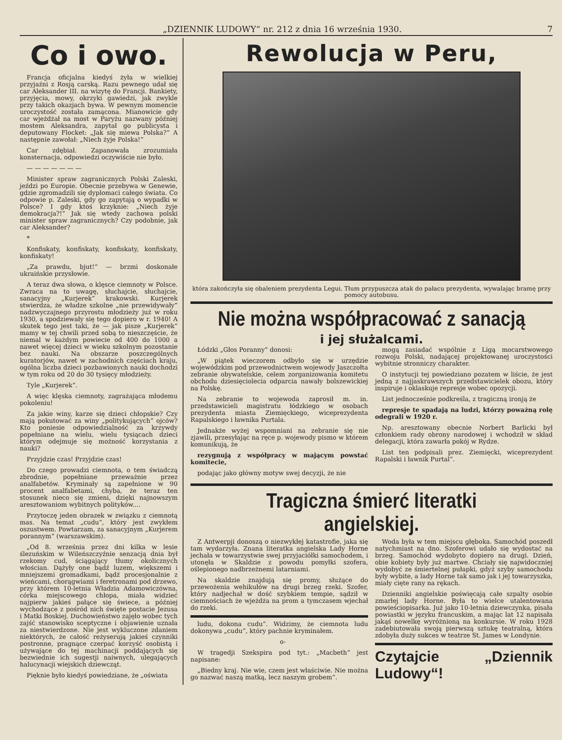„DZIENNIK LUDOWY“ nr. 212 z dnia 16 września 1930. 7
Co i owo.
Francja oficjalna kiedyś żyła w wielkiej przyjaźni z Rosją carską. Razu pewnego udał się car Aleksander III. na wizytę do Francji. Bankiety, przyjęcia, mowy, okrzyki gawiedzi, jak zwykle przy takich okazjach bywa. W pewnym momencie uroczystość została zamącona. Mianowicie gdy car wjeżdżał na most w Paryżu nazwany później mostem Aleksandra, zapytał go publicysta i deputowany Flocket: „Jak się miewa Polska?“ A następnie zawołał: „Niech żyje Polska!“
Car zdębiał. Zapanowała zrozumiała konsternacja, odpowiedzi oczywiście nie było.
— — — — — — —
Minister spraw zagranicznych Polski Zaleski, jeździ po Europie. Obecnie przebywa w Genewie, gdzie zgromadzili się dyplomaci całego świata. Co odpowie p. Zaleski, gdy go zapytają o wypadki w Polsce? I gdy ktoś krzyknie: „Niech żyje demokracja?!“ Jak się wtedy zachowa polski minister spraw zagranicznych? Czy podobnie, jak car Aleksander?
*
Konfiskaty, konfiskaty, konfiskaty, konfiskaty, konfiskaty!
„Za prawdu, bjut!“ — brzmi doskonałe ukraińskie przysłowie.
A teraz dwa słowa, o klęsce ciemnoty w Polsce. Zwraca na to uwagę, słuchajcie, słuchajcie, sanacyjny „Kurjerek“ krakowski. Kurjerek stwierdza, że władze szkolne „nie przewidywały“ nadzwyczajnego przyrostu młodzieży już w roku 1930, a spodziewały się tego dopiero w r. 1940! A skutek tego jest taki, że — jak pisze „Kurjerek“ mamy w tej chwili przed sobą to nieszczęście, że niemal w każdym powiecie od 400 do 1000 a nawet więcej dzieci w wieku szkolnym pozostanie bez nauki. Na obszarze poszczególnych kuratorjów, nawet w zachodnich częściach kraju, ogólna liczba dzieci pozbawionych nauki dochodzi w tym roku od 20 do 30 tysięcy młodzieży.
Tyle „Kurjerek“.
A więc klęska ciemnoty, zagrażająca młodemu pokoleniu!
Za jakie winy, karze się dzieci chłopskie? Czy mają pokutować za winy „polityku­jących“ ojców? Kto poniesie odpowiedzialność za krzywdy popełniane na wielu, wielu tysiącach dzieci którym odejmuje się możność korzystania z nauki?
Przyjdzie czas! Przyjdzie czas!
Do czego prowadzi ciemnota, o tem świadczą zbrodnie, popełniane przeważnie przez analfabetów. Kryminały są zapełnione w 90 procent analfabetami, chyba, że teraz ten stosunek nieco się zmieni, dzięki najnowszym aresztowaniom wybitnych polityków....
Przytoczę jeden obrazek w związku z ciemnotą mas. Na temat „cudu“, który jest zwykłem oszustwem. Powtarzam, za sanacyjnym „Kurjerem porannym“ (warszawskim).
„Od 8. września przez dni kilka w lesie ślezuńskim w Wileńszczyźnie senzacją dnia był rzekomy cud, ściągający tłumy okolicznych włościan. Dążyły one bądź luzem, większemi i mniejszemi gromadkami, bądź procesjonalnie z wieńcami, chorągwiami i feretronami pod drzewo, przy którem 10-letnia Władzia Adamowiczówna, córka miejscowego chłopa, miała widzieć najpierw jakieś pałące się świece, a później wychodzące z pośród nich święte postacie Jezusa i Matki Boskiej. Duchowieństwo zajęło wobec tych zajść stanowisko sceptyczne i objawienie uznała za niestwierdzone. Nie jest wykluczone zdaniem niektórych, że całość reżyserują jakieś czynniki postronne, pragnące czerpać korzyść osobistą i używające do tej machinacji poddających się bezwiednie ich sugestji naiwnych, ulegających halucynacji wiejskich dziewcząt.
Pięknie było kiedyś powiedziane, że „oświata
Rewolucja w Peru,
która zakończyła się obaleniem prezydenta Legui. Tłum przypuszcza atak do pałacu prezydenta, wywalając bramę przy pomocy autobusu.
Nie można współpracować z sanacją
i jej służalcami.
Łódzki „Głos Poranny“ donosi:
„W piątek wieczorem odbyło się w urzędzie wojewódzkim pod przewodnictwem wojewody Jaszczołta zebranie obywatelskie, celem zorganizowania komitetu obchodu dziesięciolecia odparcia nawały bolszewickiej na Polskę.
Na zebranie to wojewoda zaprosił m. in. przedstawicieli magistratu łódzkiego w osobach prezydenta miasta Ziemięckiego, wiceprezydenta Rapalskiego i ławnika Purtala.
Jednakże wyżej wspomniani na zebranie się nie zjawili, przesyłając na ręce p. wojewody pismo w którem komunikują, że
rezygnują z współpracy w mającym powstać komitecie,
podając jako główny motyw swej decyzji, że nie
mogą zasiadać wspólnie z Ligą mocarstwowego rozwoju Polski, nadającej projektowanej uroczystości wybitnie stronniczy charakter.
O instytucji tej powiedziano pozatem w liście, że jest jedną z najjaskrawszych przedstawicielek obozu, który inspiruje i oklaskuje represje wobec opozycji.
List jednocześnie podkreśla, z tragiczną ironją że
represje te spadają na ludzi, którzy poważną rolę odegrali w 1920 r.
Np. aresztowany obecnie Norbert Barlicki był członkiem rady obrony narodowej i wchodził w skład delegacji, która zawarła pokój w Rydze.
List ten podpisali prez. Ziemięcki, wiceprezydent Rapalski i ławnik Purtal“.
Tragiczna śmierć literatki angielskiej.
Z Antwerpji donoszą o niezwykłej katastrofie, jaka się tam wydarzyła. Znana literatka angielska Lady Horne jechała w towarzystwie swej przyjaciółki samochodem, i utonęła w Skaldzie z powodu pomyłki szofera, oślepionego nadbrzeżnemi latarniami.
Na skaldzie znajdują się promy, służące do przewożenia wehikułów na drugi brzeg rzeki. Szofer, który nadjechał w dość szybkiem tempie, sądził w ciemnościach że wjeżdża na prom a tymczasem wjechał do rzeki.
ludu, dokona cudu“. Widzimy, że ciemnota ludu dokonywa „cudu“, który pachnie kryminałem.
o-
W tragedji Szekspira pod tyt.: „Macbeth“ jest napisane:
„Biedny kraj. Nie wie, czem jest właściwie. Nie można go nazwać naszą matką, lecz naszym grobem“.
Woda była w tem miejscu głęboka. Samochód poszedł natychmiast na dno. Szoferowi udało się wydostać na brzeg. Samochód wydobyto dopiero na drugi. Dzień, obie kobiety były już martwe. Chciały się najwidoczniej wydobyć ze śmiertelnej pułapki, gdyż szyby samochodu były wybite, a lady Horne tak samo jak i jej towarzyszka, miały cięte rany na rękach.
Dzienniki angielskie poświęcają całe szpalty osobie zmarłej lady Horne. Była to wielce utalentowana powieściopisarka. Już jako 10-letnia dziewczynka, pisała powiastki w języku francuskim, a mając lat 12 napisała jakąś nowelkę wyróżnioną na konkursie. W roku 1928 zadebiutowała swoją pierwszą sztukę teatralną, która zdobyła duży sukces w teatrze St. James w Londynie.
Czytajcie „Dziennik Ludowy“!